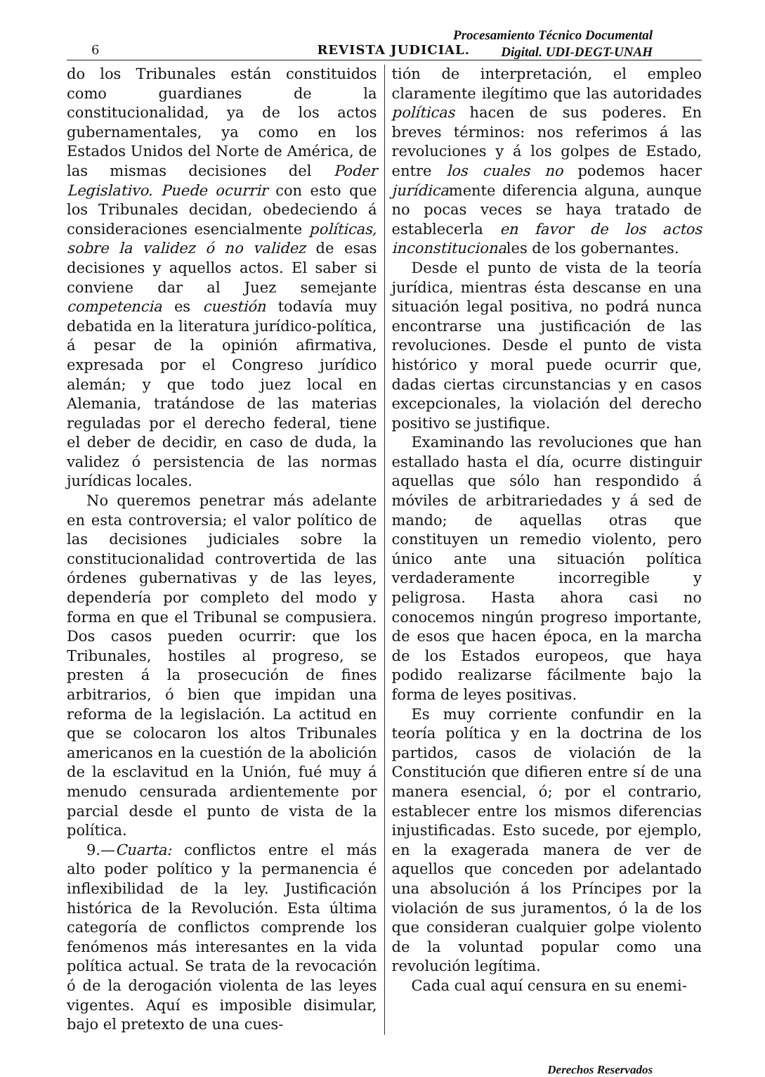Procesamiento Técnico Documental
Digital. UDI-DEGT-UNAH
6 REVISTA JUDICIAL.
do los Tribunales están constituidos como guardianes de la constitucionalidad, ya de los actos gubernamentales, ya como en los Estados Unidos del Norte de América, de las mismas decisiones del Poder Legislativo. Puede ocurrir con esto que los Tribunales decidan, obedeciendo á consideraciones esencialmente políticas, sobre la validez ó no validez de esas decisiones y aquellos actos. El saber si conviene dar al Juez semejante competencia es cuestión todavía muy debatida en la literatura jurídico-política, á pesar de la opinión afirmativa, expresada por el Congreso jurídico alemán; y que todo juez local en Alemania, tratándose de las materias reguladas por el derecho federal, tiene el deber de decidir, en caso de duda, la validez ó persistencia de las normas jurídicas locales.
No queremos penetrar más adelante en esta controversia; el valor político de las decisiones judiciales sobre la constitucionalidad controvertida de las órdenes gubernativas y de las leyes, dependería por completo del modo y forma en que el Tribunal se compusiera. Dos casos pueden ocurrir: que los Tribunales, hostiles al progreso, se presten á la prosecución de fines arbitrarios, ó bien que impidan una reforma de la legislación. La actitud en que se colocaron los altos Tribunales americanos en la cuestión de la abolición de la esclavitud en la Unión, fué muy á menudo censurada ardientemente por parcial desde el punto de vista de la política.
9.—Cuarta: conflictos entre el más alto poder político y la permanencia é inflexibilidad de la ley. Justificación histórica de la Revolución. Esta última categoría de conflictos comprende los fenómenos más interesantes en la vida política actual. Se trata de la revocación ó de la derogación violenta de las leyes vigentes. Aquí es imposible disimular, bajo el pretexto de una cues-
tión de interpretación, el empleo claramente ilegítimo que las autoridades políticas hacen de sus poderes. En breves términos: nos referimos á las revoluciones y á los golpes de Estado, entre los cuales no podemos hacer jurídicamente diferencia alguna, aunque no pocas veces se haya tratado de establecerla en favor de los actos inconstitucionales de los gobernantes.
Desde el punto de vista de la teoría jurídica, mientras ésta descanse en una situación legal positiva, no podrá nunca encontrarse una justificación de las revoluciones. Desde el punto de vista histórico y moral puede ocurrir que, dadas ciertas circunstancias y en casos excepcionales, la violación del derecho positivo se justifique.
Examinando las revoluciones que han estallado hasta el día, ocurre distinguir aquellas que sólo han respondido á móviles de arbitrariedades y á sed de mando; de aquellas otras que constituyen un remedio violento, pero único ante una situación política verdaderamente incorregible y peligrosa. Hasta ahora casi no conocemos ningún progreso importante, de esos que hacen época, en la marcha de los Estados europeos, que haya podido realizarse fácilmente bajo la forma de leyes positivas.
Es muy corriente confundir en la teoría política y en la doctrina de los partidos, casos de violación de la Constitución que difieren entre sí de una manera esencial, ó; por el contrario, establecer entre los mismos diferencias injustificadas. Esto sucede, por ejemplo, en la exagerada manera de ver de aquellos que conceden por adelantado una absolución á los Príncipes por la violación de sus juramentos, ó la de los que consideran cualquier golpe violento de la voluntad popular como una revolución legítima.
Cada cual aquí censura en su enemi-
Derechos Reservados